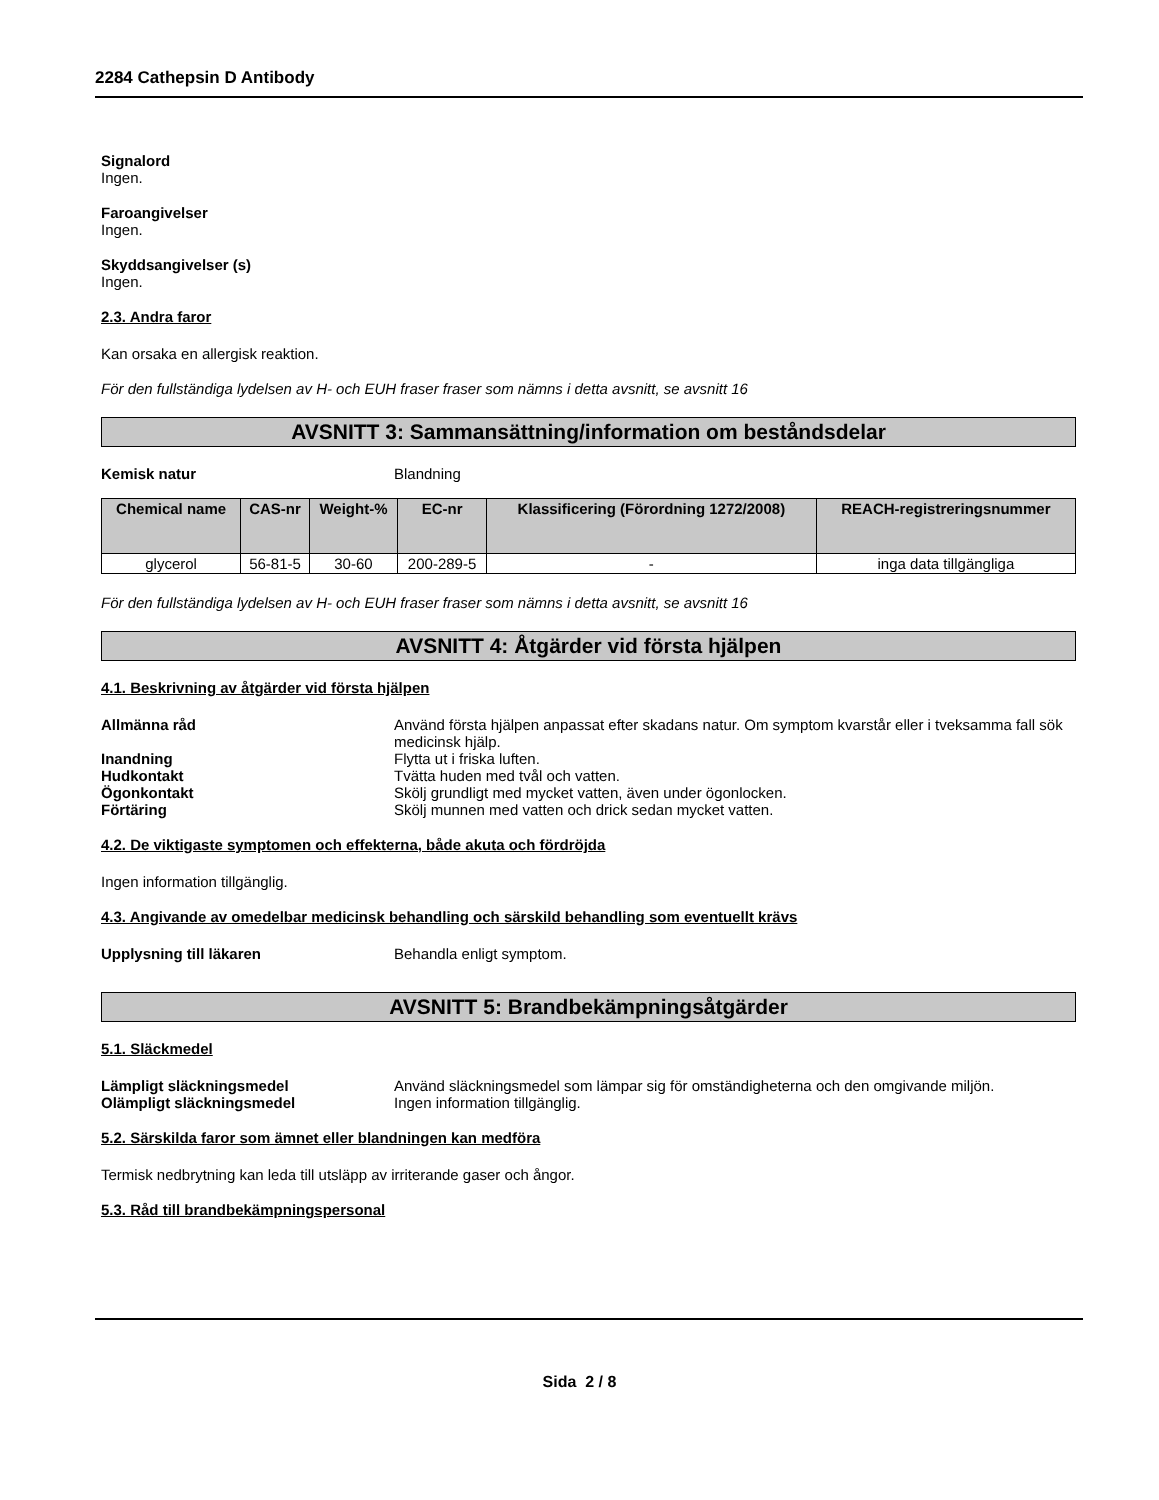2284 Cathepsin D Antibody
Signalord
Ingen.
Faroangivelser
Ingen.
Skyddsangivelser (s)
Ingen.
2.3. Andra faror
Kan orsaka en allergisk reaktion.
För den fullständiga lydelsen av H- och EUH fraser fraser som nämns i detta avsnitt, se avsnitt 16
AVSNITT 3: Sammansättning/information om beståndsdelar
Kemisk natur Blandning
| Chemical name | CAS-nr | Weight-% | EC-nr | Klassificering (Förordning 1272/2008) | REACH-registreringsnummer |
| --- | --- | --- | --- | --- | --- |
| glycerol | 56-81-5 | 30-60 | 200-289-5 | - | inga data tillgängliga |
För den fullständiga lydelsen av H- och EUH fraser fraser som nämns i detta avsnitt, se avsnitt 16
AVSNITT 4: Åtgärder vid första hjälpen
4.1. Beskrivning av åtgärder vid första hjälpen
Allmänna råd Använd första hjälpen anpassat efter skadans natur. Om symptom kvarstår eller i tveksamma fall sök medicinsk hjälp.
Inandning Flytta ut i friska luften.
Hudkontakt Tvätta huden med tvål och vatten.
Ögonkontakt Skölj grundligt med mycket vatten, även under ögonlocken.
Förtäring Skölj munnen med vatten och drick sedan mycket vatten.
4.2. De viktigaste symptomen och effekterna, både akuta och fördröjda
Ingen information tillgänglig.
4.3. Angivande av omedelbar medicinsk behandling och särskild behandling som eventuellt krävs
Upplysning till läkaren Behandla enligt symptom.
AVSNITT 5: Brandbekämpningsåtgärder
5.1. Släckmedel
Lämpligt släckningsmedel Använd släckningsmedel som lämpar sig för omständigheterna och den omgivande miljön.
Olämpligt släckningsmedel Ingen information tillgänglig.
5.2. Särskilda faror som ämnet eller blandningen kan medföra
Termisk nedbrytning kan leda till utsläpp av irriterande gaser och ångor.
5.3. Råd till brandbekämpningspersonal
Sida 2 / 8